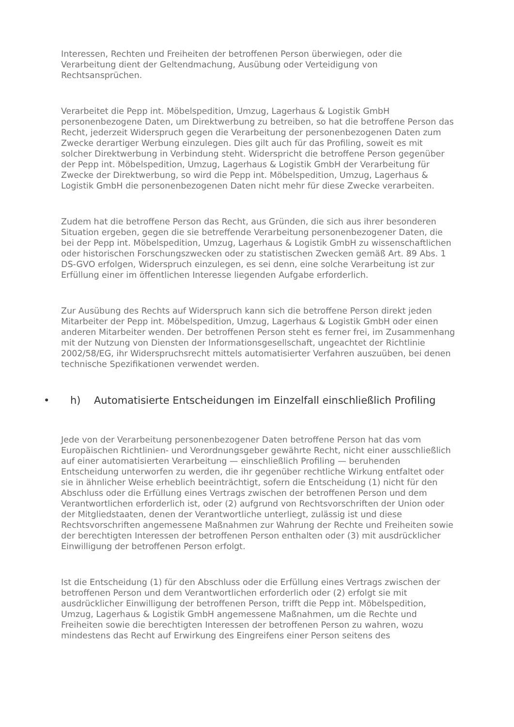Interessen, Rechten und Freiheiten der betroffenen Person überwiegen, oder die Verarbeitung dient der Geltendmachung, Ausübung oder Verteidigung von Rechtsansprüchen.
Verarbeitet die Pepp int. Möbelspedition, Umzug, Lagerhaus & Logistik GmbH personenbezogene Daten, um Direktwerbung zu betreiben, so hat die betroffene Person das Recht, jederzeit Widerspruch gegen die Verarbeitung der personenbezogenen Daten zum Zwecke derartiger Werbung einzulegen. Dies gilt auch für das Profiling, soweit es mit solcher Direktwerbung in Verbindung steht. Widerspricht die betroffene Person gegenüber der Pepp int. Möbelspedition, Umzug, Lagerhaus & Logistik GmbH der Verarbeitung für Zwecke der Direktwerbung, so wird die Pepp int. Möbelspedition, Umzug, Lagerhaus & Logistik GmbH die personenbezogenen Daten nicht mehr für diese Zwecke verarbeiten.
Zudem hat die betroffene Person das Recht, aus Gründen, die sich aus ihrer besonderen Situation ergeben, gegen die sie betreffende Verarbeitung personenbezogener Daten, die bei der Pepp int. Möbelspedition, Umzug, Lagerhaus & Logistik GmbH zu wissenschaftlichen oder historischen Forschungszwecken oder zu statistischen Zwecken gemäß Art. 89 Abs. 1 DS-GVO erfolgen, Widerspruch einzulegen, es sei denn, eine solche Verarbeitung ist zur Erfüllung einer im öffentlichen Interesse liegenden Aufgabe erforderlich.
Zur Ausübung des Rechts auf Widerspruch kann sich die betroffene Person direkt jeden Mitarbeiter der Pepp int. Möbelspedition, Umzug, Lagerhaus & Logistik GmbH oder einen anderen Mitarbeiter wenden. Der betroffenen Person steht es ferner frei, im Zusammenhang mit der Nutzung von Diensten der Informationsgesellschaft, ungeachtet der Richtlinie 2002/58/EG, ihr Widerspruchsrecht mittels automatisierter Verfahren auszuüben, bei denen technische Spezifikationen verwendet werden.
• h) Automatisierte Entscheidungen im Einzelfall einschließlich Profiling
Jede von der Verarbeitung personenbezogener Daten betroffene Person hat das vom Europäischen Richtlinien- und Verordnungsgeber gewährte Recht, nicht einer ausschließlich auf einer automatisierten Verarbeitung — einschließlich Profiling — beruhenden Entscheidung unterworfen zu werden, die ihr gegenüber rechtliche Wirkung entfaltet oder sie in ähnlicher Weise erheblich beeinträchtigt, sofern die Entscheidung (1) nicht für den Abschluss oder die Erfüllung eines Vertrags zwischen der betroffenen Person und dem Verantwortlichen erforderlich ist, oder (2) aufgrund von Rechtsvorschriften der Union oder der Mitgliedstaaten, denen der Verantwortliche unterliegt, zulässig ist und diese Rechtsvorschriften angemessene Maßnahmen zur Wahrung der Rechte und Freiheiten sowie der berechtigten Interessen der betroffenen Person enthalten oder (3) mit ausdrücklicher Einwilligung der betroffenen Person erfolgt.
Ist die Entscheidung (1) für den Abschluss oder die Erfüllung eines Vertrags zwischen der betroffenen Person und dem Verantwortlichen erforderlich oder (2) erfolgt sie mit ausdrücklicher Einwilligung der betroffenen Person, trifft die Pepp int. Möbelspedition, Umzug, Lagerhaus & Logistik GmbH angemessene Maßnahmen, um die Rechte und Freiheiten sowie die berechtigten Interessen der betroffenen Person zu wahren, wozu mindestens das Recht auf Erwirkung des Eingreifens einer Person seitens des